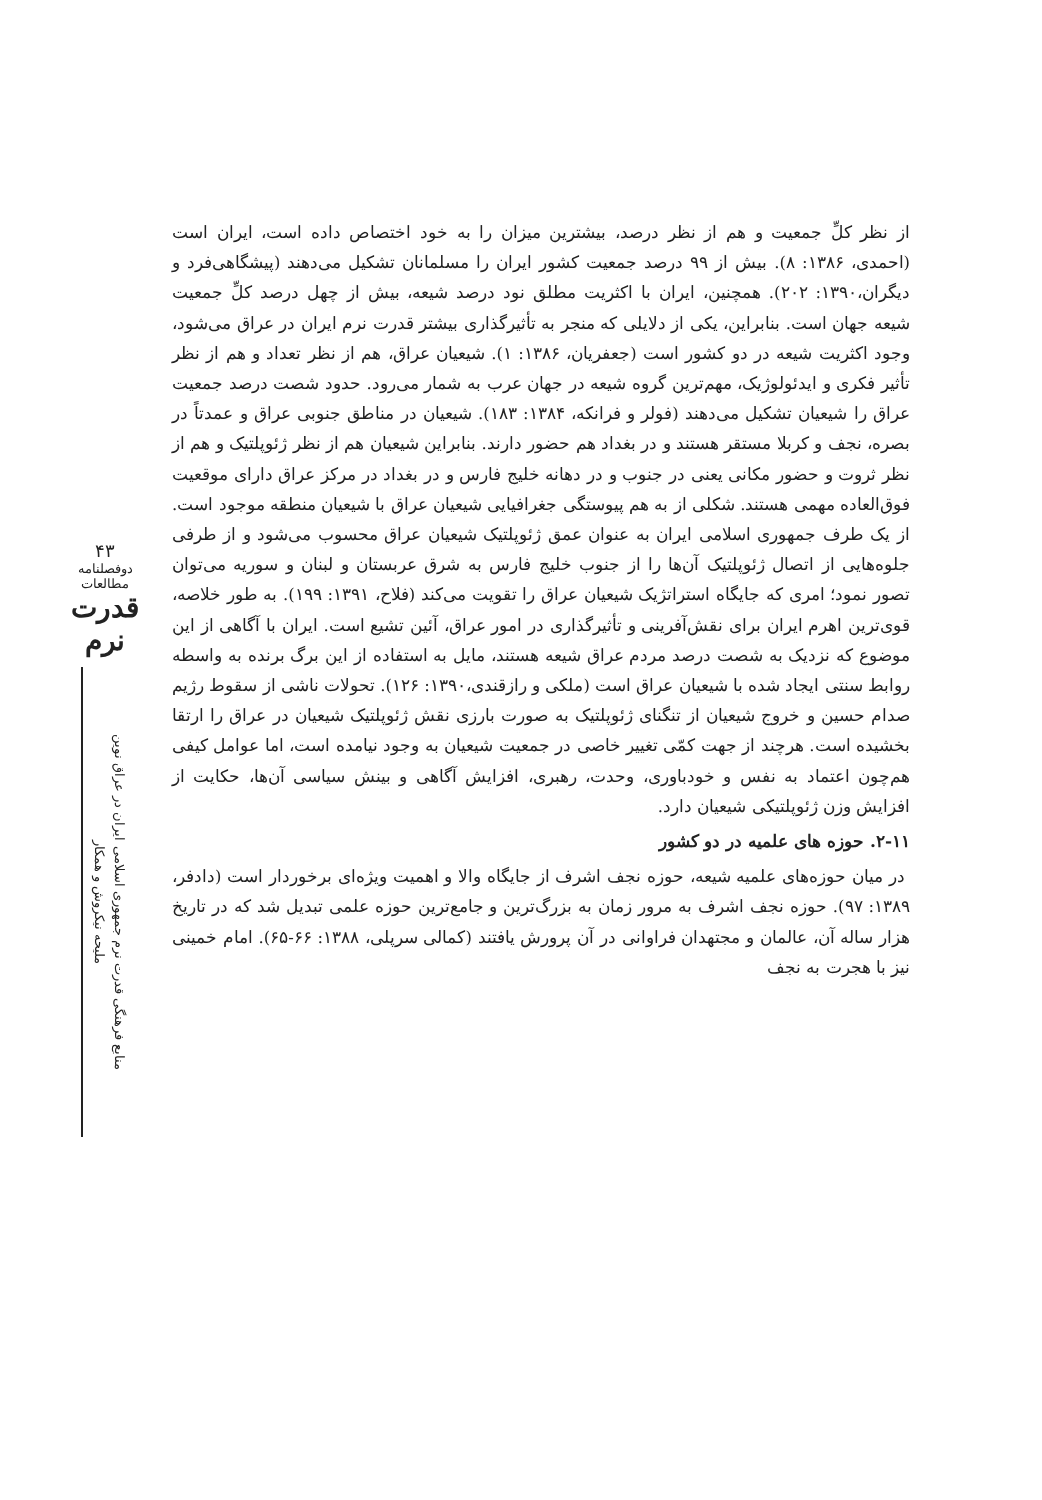۴۳
دوفصلنامه مطالعات
قدرت نرم
منابع فرهنگی قدرت نرم جمهوری اسلامی ایران در عراق نوین
ملیحه نیکروش و همکار
از نظر کلِّ جمعیت و هم از نظر درصد، بیشترین میزان را به خود اختصاص داده است، ایران است (احمدی، ۱۳۸۶: ۸). بیش از ۹۹ درصد جمعیت کشور ایران را مسلمانان تشکیل می‌دهند (پیشگاهی‌فرد و دیگران،۱۳۹۰: ۲۰۲). همچنین، ایران با اکثریت مطلق نود درصد شیعه، بیش از چهل درصد کلِّ جمعیت شیعه جهان است. بنابراین، یکی از دلایلی که منجر به تأثیرگذاری بیشتر قدرت نرم ایران در عراق می‌شود، وجود اکثریت شیعه در دو کشور است (جعفریان، ۱۳۸۶: ۱). شیعیان عراق، هم از نظر تعداد و هم از نظر تأثیر فکری و ایدئولوژیک، مهم‌ترین گروه شیعه در جهان عرب به شمار می‌رود. حدود شصت درصد جمعیت عراق را شیعیان تشکیل می‌دهند (فولر و فرانکه، ۱۳۸۴: ۱۸۳). شیعیان در مناطق جنوبی عراق و عمدتاً در بصره، نجف و کربلا مستقر هستند و در بغداد هم حضور دارند. بنابراین شیعیان هم از نظر ژئوپلتیک و هم از نظر ثروت و حضور مکانی یعنی در جنوب و در دهانه خلیج فارس و در بغداد در مرکز عراق دارای موقعیت فوق‌العاده مهمی هستند. شکلی از به هم پیوستگی جغرافیایی شیعیان عراق با شیعیان منطقه موجود است. از یک طرف جمهوری اسلامی ایران به عنوان عمق ژئوپلتیک شیعیان عراق محسوب می‌شود و از طرفی جلوه‌هایی از اتصال ژئوپلتیک آن‌ها را از جنوب خلیج فارس به شرق عربستان و لبنان و سوریه می‌توان تصور نمود؛ امری که جایگاه استراتژیک شیعیان عراق را تقویت می‌کند (فلاح، ۱۳۹۱: ۱۹۹). به طور خلاصه، قوی‌ترین اهرم ایران برای نقش‌آفرینی و تأثیرگذاری در امور عراق، آئین تشیع است. ایران با آگاهی از این موضوع که نزدیک به شصت درصد مردم عراق شیعه هستند، مایل به استفاده از این برگ برنده به واسطه روابط سنتی ایجاد شده با شیعیان عراق است (ملکی و رازقندی،۱۳۹۰: ۱۲۶). تحولات ناشی از سقوط رژیم صدام حسین و خروج شیعیان از تنگنای ژئوپلتیک به صورت بارزی نقش ژئوپلتیک شیعیان در عراق را ارتقا بخشیده است. هرچند از جهت کمّی تغییر خاصی در جمعیت شیعیان به وجود نیامده است، اما عوامل کیفی هم‌چون اعتماد به نفس و خودباوری، وحدت، رهبری، افزایش آگاهی و بینش سیاسی آن‌ها، حکایت از افزایش وزن ژئوپلتیکی شیعیان دارد.
۲-۱۱. حوزه های علمیه در دو کشور
در میان حوزه‌های علمیه شیعه، حوزه نجف اشرف از جایگاه والا و اهمیت ویژه‌ای برخوردار است (دادفر، ۱۳۸۹: ۹۷). حوزه نجف اشرف به مرور زمان به بزرگ‌ترین و جامع‌ترین حوزه علمی تبدیل شد که در تاریخ هزار ساله آن، عالمان و مجتهدان فراوانی در آن پرورش یافتند (کمالی سرپلی، ۱۳۸۸: ۶۶-۶۵). امام خمینی نیز با هجرت به نجف